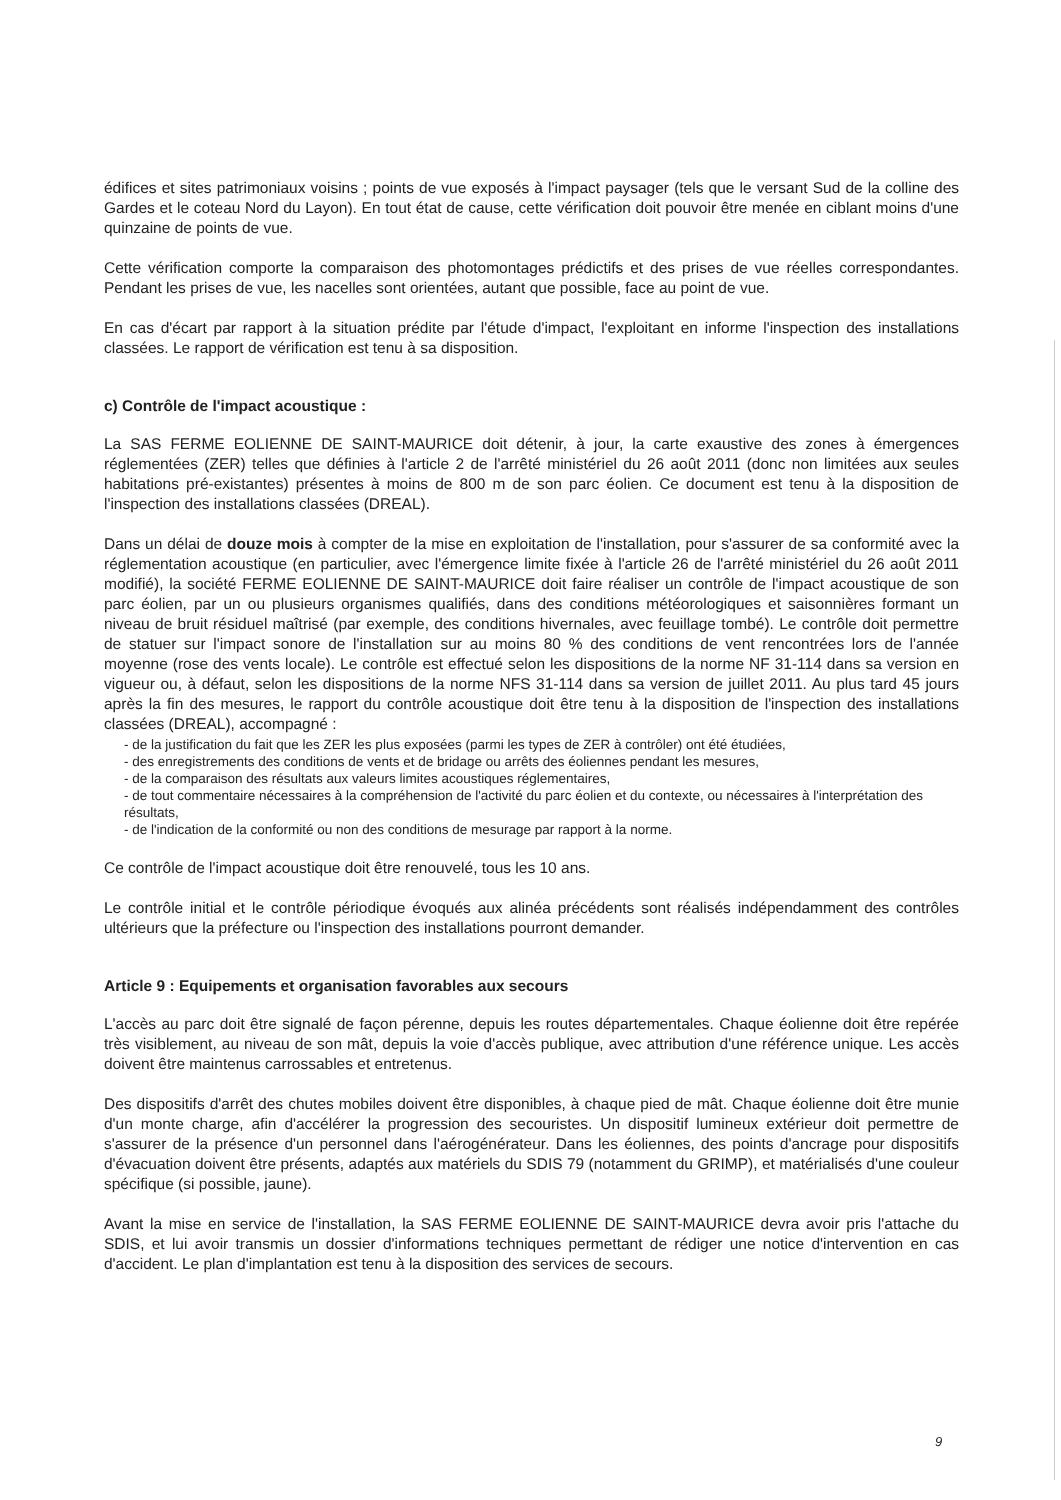édifices et sites patrimoniaux voisins ; points de vue exposés à l'impact paysager (tels que le versant Sud de la colline des Gardes et le coteau Nord du Layon). En tout état de cause, cette vérification doit pouvoir être menée en ciblant moins d'une quinzaine de points de vue.
Cette vérification comporte la comparaison des photomontages prédictifs et des prises de vue réelles correspondantes. Pendant les prises de vue, les nacelles sont orientées, autant que possible, face au point de vue.
En cas d'écart par rapport à la situation prédite par l'étude d'impact, l'exploitant en informe l'inspection des installations classées. Le rapport de vérification est tenu à sa disposition.
c) Contrôle de l'impact acoustique :
La SAS FERME EOLIENNE DE SAINT-MAURICE doit détenir, à jour, la carte exaustive des zones à émergences réglementées (ZER) telles que définies à l'article 2 de l'arrêté ministériel du 26 août 2011 (donc non limitées aux seules habitations pré-existantes) présentes à moins de 800 m de son parc éolien. Ce document est tenu à la disposition de l'inspection des installations classées (DREAL).
Dans un délai de douze mois à compter de la mise en exploitation de l'installation, pour s'assurer de sa conformité avec la réglementation acoustique (en particulier, avec l'émergence limite fixée à l'article 26 de l'arrêté ministériel du 26 août 2011 modifié), la société FERME EOLIENNE DE SAINT-MAURICE doit faire réaliser un contrôle de l'impact acoustique de son parc éolien, par un ou plusieurs organismes qualifiés, dans des conditions météorologiques et saisonnières formant un niveau de bruit résiduel maîtrisé (par exemple, des conditions hivernales, avec feuillage tombé). Le contrôle doit permettre de statuer sur l'impact sonore de l'installation sur au moins 80 % des conditions de vent rencontrées lors de l'année moyenne (rose des vents locale). Le contrôle est effectué selon les dispositions de la norme NF 31-114 dans sa version en vigueur ou, à défaut, selon les dispositions de la norme NFS 31-114 dans sa version de juillet 2011. Au plus tard 45 jours après la fin des mesures, le rapport du contrôle acoustique doit être tenu à la disposition de l'inspection des installations classées (DREAL), accompagné :
- de la justification du fait que les ZER les plus exposées (parmi les types de ZER à contrôler) ont été étudiées,
- des enregistrements des conditions de vents et de bridage ou arrêts des éoliennes pendant les mesures,
- de la comparaison des résultats aux valeurs limites acoustiques réglementaires,
- de tout commentaire nécessaires à la compréhension de l'activité du parc éolien et du contexte, ou nécessaires à l'interprétation des résultats,
- de l'indication de la conformité ou non des conditions de mesurage par rapport à la norme.
Ce contrôle de l'impact acoustique doit être renouvelé, tous les 10 ans.
Le contrôle initial et le contrôle périodique évoqués aux alinéa précédents sont réalisés indépendamment des contrôles ultérieurs que la préfecture ou l'inspection des installations pourront demander.
Article 9 : Equipements et organisation favorables aux secours
L'accès au parc doit être signalé de façon pérenne, depuis les routes départementales. Chaque éolienne doit être repérée très visiblement, au niveau de son mât, depuis la voie d'accès publique, avec attribution d'une référence unique. Les accès doivent être maintenus carrossables et entretenus.
Des dispositifs d'arrêt des chutes mobiles doivent être disponibles, à chaque pied de mât. Chaque éolienne doit être munie d'un monte charge, afin d'accélérer la progression des secouristes. Un dispositif lumineux extérieur doit permettre de s'assurer de la présence d'un personnel dans l'aérogénérateur. Dans les éoliennes, des points d'ancrage pour dispositifs d'évacuation doivent être présents, adaptés aux matériels du SDIS 79 (notamment du GRIMP), et matérialisés d'une couleur spécifique (si possible, jaune).
Avant la mise en service de l'installation, la SAS FERME EOLIENNE DE SAINT-MAURICE devra avoir pris l'attache du SDIS, et lui avoir transmis un dossier d'informations techniques permettant de rédiger une notice d'intervention en cas d'accident. Le plan d'implantation est tenu à la disposition des services de secours.
9